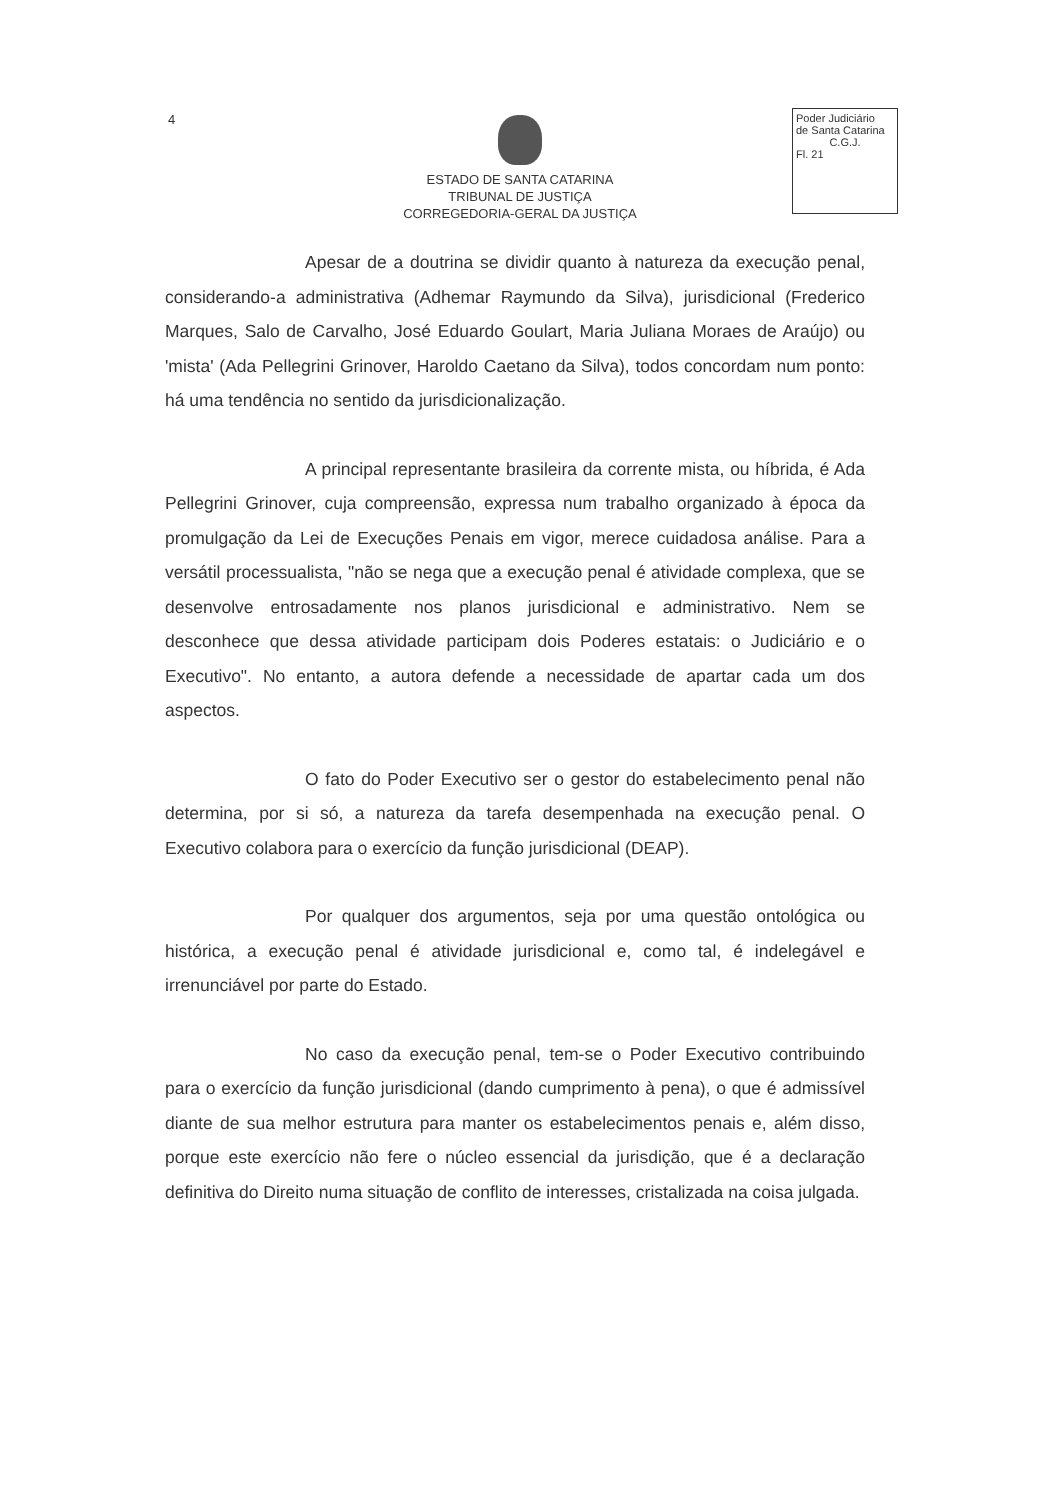4
ESTADO DE SANTA CATARINA
TRIBUNAL DE JUSTIÇA
CORREGEDORIA-GERAL DA JUSTIÇA
Poder Judiciário
de Santa Catarina
C.G.J.Fl. 21
Apesar de a doutrina se dividir quanto à natureza da execução penal, considerando-a administrativa (Adhemar Raymundo da Silva), jurisdicional (Frederico Marques, Salo de Carvalho, José Eduardo Goulart, Maria Juliana Moraes de Araújo) ou 'mista' (Ada Pellegrini Grinover, Haroldo Caetano da Silva), todos concordam num ponto: há uma tendência no sentido da jurisdicionalização.
A principal representante brasileira da corrente mista, ou híbrida, é Ada Pellegrini Grinover, cuja compreensão, expressa num trabalho organizado à época da promulgação da Lei de Execuções Penais em vigor, merece cuidadosa análise. Para a versátil processualista, "não se nega que a execução penal é atividade complexa, que se desenvolve entrosadamente nos planos jurisdicional e administrativo. Nem se desconhece que dessa atividade participam dois Poderes estatais: o Judiciário e o Executivo". No entanto, a autora defende a necessidade de apartar cada um dos aspectos.
O fato do Poder Executivo ser o gestor do estabelecimento penal não determina, por si só, a natureza da tarefa desempenhada na execução penal. O Executivo colabora para o exercício da função jurisdicional (DEAP).
Por qualquer dos argumentos, seja por uma questão ontológica ou histórica, a execução penal é atividade jurisdicional e, como tal, é indelegável e irrenunciável por parte do Estado.
No caso da execução penal, tem-se o Poder Executivo contribuindo para o exercício da função jurisdicional (dando cumprimento à pena), o que é admissível diante de sua melhor estrutura para manter os estabelecimentos penais e, além disso, porque este exercício não fere o núcleo essencial da jurisdição, que é a declaração definitiva do Direito numa situação de conflito de interesses, cristalizada na coisa julgada.